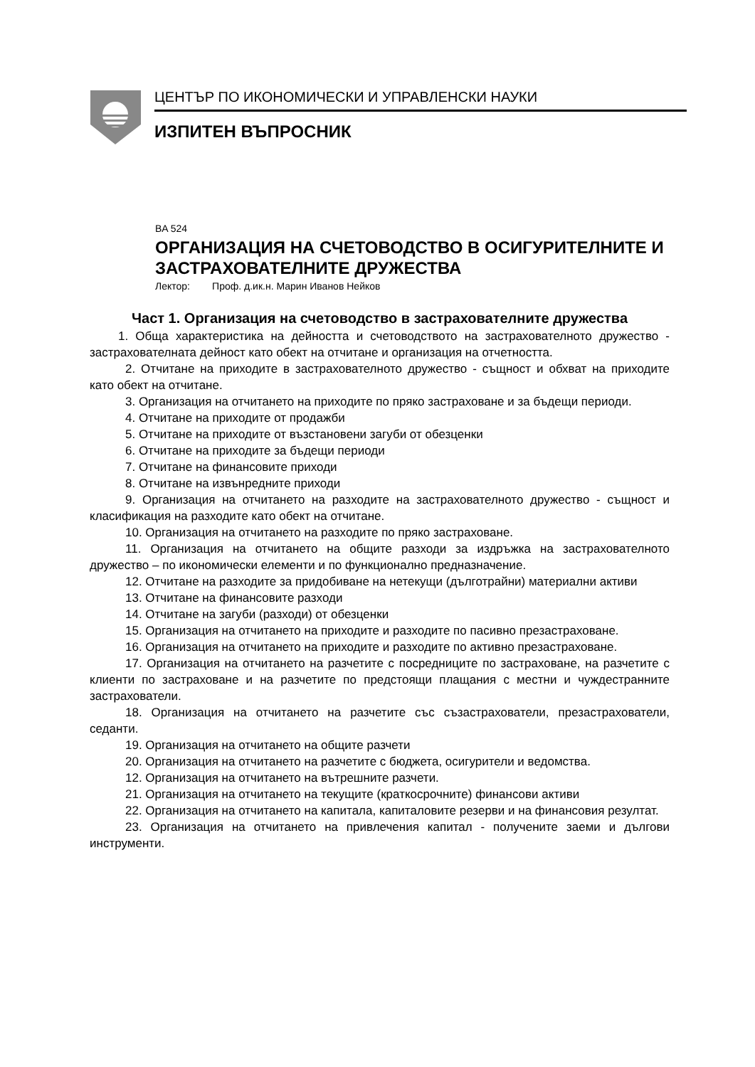ЦЕНТЪР ПО ИКОНОМИЧЕСКИ И УПРАВЛЕНСКИ НАУКИ
ИЗПИТЕН ВЪПРОСНИК
BA 524
ОРГАНИЗАЦИЯ НА СЧЕТОВОДСТВО В ОСИГУРИТЕЛНИТЕ И ЗАСТРАХОВАТЕЛНИТЕ ДРУЖЕСТВА
Лектор: Проф. д.ик.н. Марин Иванов Нейков
Част 1. Организация на счетоводство в застрахователните дружества
1. Обща характеристика на дейността и счетоводството на застрахователното дружество - застрахователната дейност като обект на отчитане и организация на отчетността.
2. Отчитане на приходите в застрахователното дружество - същност и обхват на приходите като обект на отчитане.
3. Организация на отчитането на приходите по пряко застраховане и за бъдещи периоди.
4. Отчитане на приходите от продажби
5. Отчитане на приходите от възстановени загуби от обезценки
6. Отчитане на приходите за бъдещи периоди
7. Отчитане на финансовите приходи
8. Отчитане на извънредните приходи
9. Организация на отчитането на разходите на застрахователното дружество - същност и класификация на разходите като обект на отчитане.
10. Организация на отчитането на разходите по пряко застраховане.
11. Организация на отчитането на общите разходи за издръжка на застрахователното дружество – по икономически елементи и по функционално предназначение.
12. Отчитане на разходите за придобиване на нетекущи (дълготрайни) материални активи
13. Отчитане на финансовите разходи
14. Отчитане на загуби (разходи) от обезценки
15. Организация на отчитането на приходите и разходите по пасивно презастраховане.
16. Организация на отчитането на приходите и разходите по активно презастраховане.
17. Организация на отчитането на разчетите с посредниците по застраховане, на разчетите с клиенти по застраховане и на разчетите по предстоящи плащания с местни и чуждестранните застрахователи.
18. Организация на отчитането на разчетите със съзастрахователи, презастрахователи, седанти.
19. Организация на отчитането на общите разчети
20. Организация на отчитането на разчетите с бюджета, осигурители и ведомства.
12. Организация на отчитането на вътрешните разчети.
21. Организация на отчитането на текущите (краткосрочните) финансови активи
22. Организация на отчитането на капитала, капиталовите резерви и на финансовия резултат.
23. Организация на отчитането на привлечения капитал - получените заеми и дългови инструменти.